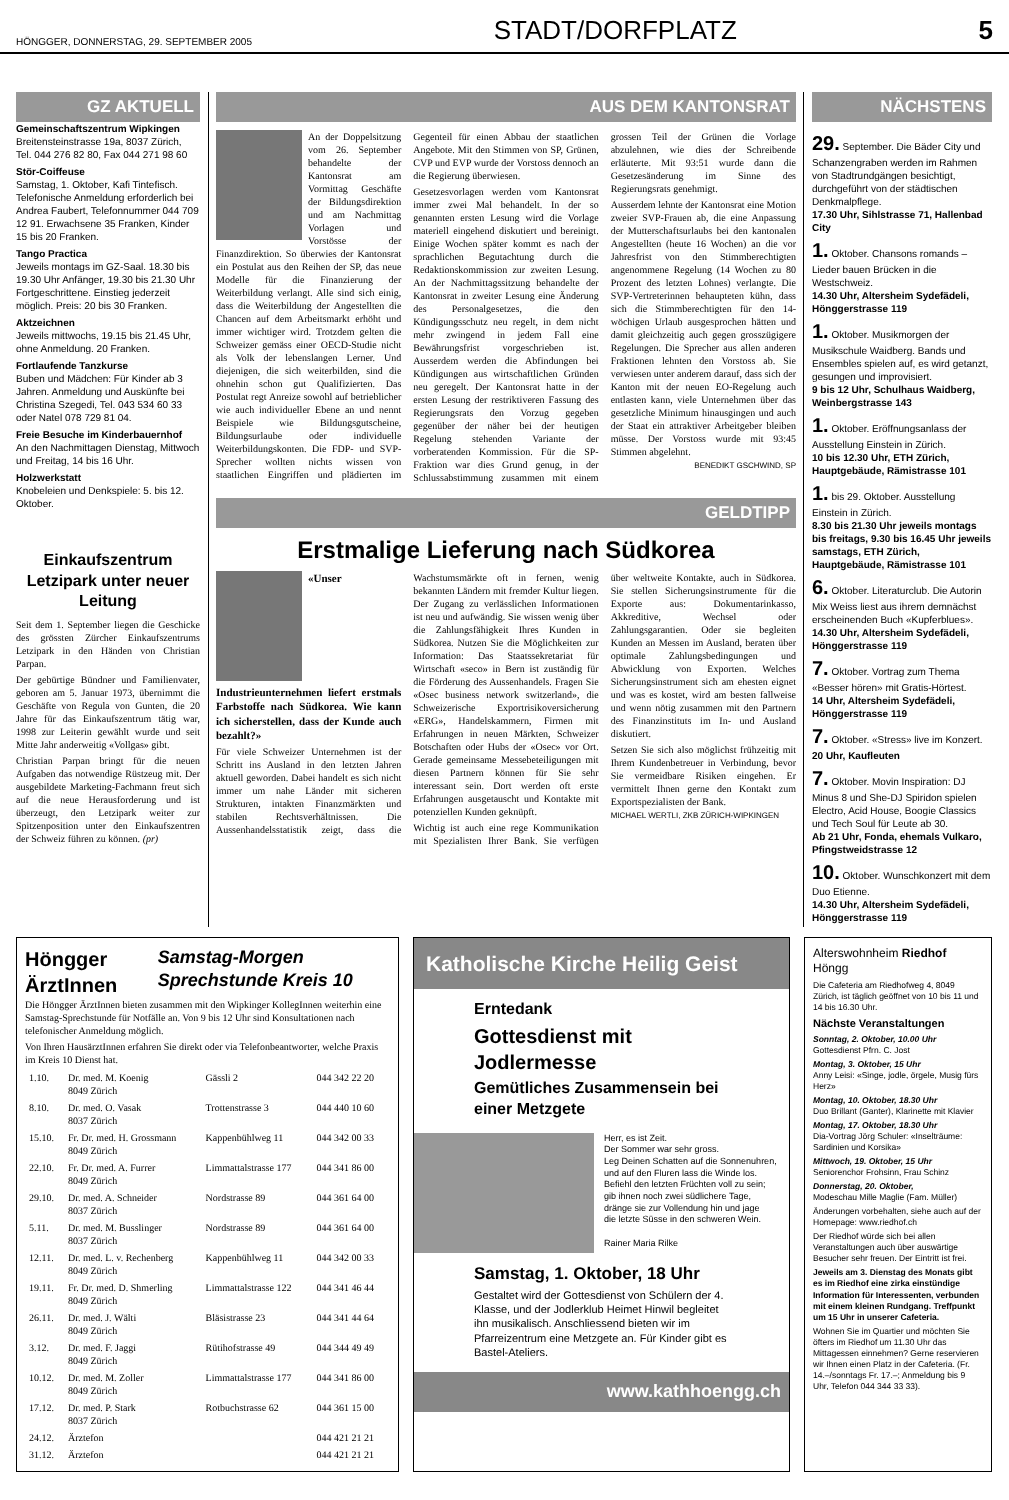HÖNGGER, DONNERSTAG, 29. SEPTEMBER 2005 STADT/DORFPLATZ 5
GZ AKTUELL
Gemeinschaftszentrum Wipkingen
Breitensteinstrasse 19a, 8037 Zürich,
Tel. 044 276 82 80, Fax 044 271 98 60
Stör-Coiffeuse
Samstag, 1. Oktober, Kafi Tintefisch. Telefonische Anmeldung erforderlich bei Andrea Faubert, Telefonnummer 044 709 12 91. Erwachsene 35 Franken, Kinder 15 bis 20 Franken.
Tango Practica
Jeweils montags im GZ-Saal. 18.30 bis 19.30 Uhr Anfänger, 19.30 bis 21.30 Uhr Fortgeschrittene. Einstieg jederzeit möglich. Preis: 20 bis 30 Franken.
Aktzeichnen
Jeweils mittwochs, 19.15 bis 21.45 Uhr, ohne Anmeldung. 20 Franken.
Fortlaufende Tanzkurse
Buben und Mädchen: Für Kinder ab 3 Jahren. Anmeldung und Auskünfte bei Christina Szegedi, Tel. 043 534 60 33 oder Natel 078 729 81 04.
Freie Besuche im Kinderbauernhof
An den Nachmittagen Dienstag, Mittwoch und Freitag, 14 bis 16 Uhr.
Holzwerkstatt
Knobeleien und Denkspiele: 5. bis 12. Oktober.
Einkaufszentrum Letzipark unter neuer Leitung
Seit dem 1. September liegen die Geschicke des grössten Zürcher Einkaufszentrums Letzipark in den Händen von Christian Parpan.
Der gebürtige Bündner und Familienvater, geboren am 5. Januar 1973, übernimmt die Geschäfte von Regula von Gunten, die 20 Jahre für das Einkaufszentrum tätig war, 1998 zur Leiterin gewählt wurde und seit Mitte Jahr anderweitig «Vollgas» gibt.
Christian Parpan bringt für die neuen Aufgaben das notwendige Rüstzeug mit. Der ausgebildete Marketing-Fachmann freut sich auf die neue Herausforderung und ist überzeugt, den Letzipark weiter zur Spitzenposition unter den Einkaufszentren der Schweiz führen zu können. (pr)
AUS DEM KANTONSRAT
An der Doppelsitzung vom 26. September behandelte der Kantonsrat am Vormittag Geschäfte der Bildungsdirektion und am Nachmittag Vorlagen und Vorstösse der Finanzdirektion. So überwies der Kantonsrat ein Postulat aus den Reihen der SP, das neue Modelle für die Finanzierung der Weiterbildung verlangt. Alle sind sich einig, dass die Weiterbildung der Angestellten die Chancen auf dem Arbeitsmarkt erhöht und immer wichtiger wird. Trotzdem gelten die Schweizer gemäss einer OECD-Studie nicht als Volk der lebenslangen Lerner. Und diejenigen, die sich weiterbilden, sind die ohnehin schon gut Qualifizierten. Das Postulat regt Anreize sowohl auf betrieblicher wie auch individueller Ebene an und nennt Beispiele wie Bildungsgutscheine, Bildungsurlaube oder individuelle Weiterbildungskonten. Die FDP- und SVP-Sprecher wollten nichts wissen von staatlichen Eingriffen und plädierten im Gegenteil für einen Abbau der staatlichen Angebote. Mit den Stimmen von SP, Grünen, CVP und EVP wurde der Vorstoss dennoch an die Regierung überwiesen.
Gesetzesvorlagen werden vom Kantonsrat immer zwei Mal behandelt. In der so genannten ersten Lesung wird die Vorlage materiell eingehend diskutiert und bereinigt. Einige Wochen später kommt es nach der sprachlichen Begutachtung durch die Redaktionskommission zur zweiten Lesung. An der Nachmittagssitzung behandelte der Kantonsrat in zweiter Lesung eine Änderung des Personalgesetzes, die den Kündigungsschutz neu regelt, in dem nicht mehr zwingend in jedem Fall eine Bewährungsfrist vorgeschrieben ist. Ausserdem werden die Abfindungen bei Kündigungen aus wirtschaftlichen Gründen neu geregelt. Der Kantonsrat hatte in der ersten Lesung der restriktiveren Fassung des Regierungsrats den Vorzug gegeben gegenüber der näher bei der heutigen Regelung stehenden Variante der vorberatenden Kommission. Für die SP-Fraktion war dies Grund genug, in der Schlussabstimmung zusammen mit einem grossen Teil der Grünen die Vorlage abzulehnen, wie dies der Schreibende erläuterte. Mit 93:51 wurde dann die Gesetzesänderung im Sinne des Regierungsrats genehmigt.
Ausserdem lehnte der Kantonsrat eine Motion zweier SVP-Frauen ab, die eine Anpassung der Mutterschaftsurlaubs bei den kantonalen Angestellten (heute 16 Wochen) an die vor Jahresfrist von den Stimmberechtigten angenommene Regelung (14 Wochen zu 80 Prozent des letzten Lohnes) verlangte. Die SVP-Vertreterinnen behaupteten kühn, dass sich die Stimmberechtigten für den 14-wöchigen Urlaub ausgesprochen hätten und damit gleichzeitig auch gegen grosszügigere Regelungen. Die Sprecher aus allen anderen Fraktionen lehnten den Vorstoss ab. Sie verwiesen unter anderem darauf, dass sich der Kanton mit der neuen EO-Regelung auch entlasten kann, viele Unternehmen über das gesetzliche Minimum hinausgingen und auch der Staat ein attraktiver Arbeitgeber bleiben müsse. Der Vorstoss wurde mit 93:45 Stimmen abgelehnt.
BENEDIKT GSCHWIND, SP
GELDTIPP
Erstmalige Lieferung nach Südkorea
«Unser Industrieunternehmen liefert erstmals Farbstoffe nach Südkorea. Wie kann ich sicherstellen, dass der Kunde auch bezahlt?»
Für viele Schweizer Unternehmen ist der Schritt ins Ausland in den letzten Jahren aktuell geworden. Dabei handelt es sich nicht immer um nahe Länder mit sicheren Strukturen, intakten Finanzmärkten und stabilen Rechtsverhältnissen. Die Aussenhandelsstatistik zeigt, dass die Wachstumsmärkte oft in fernen, wenig bekannten Ländern mit fremder Kultur liegen. Der Zugang zu verlässlichen Informationen ist neu und aufwändig. Sie wissen wenig über die Zahlungsfähigkeit Ihres Kunden in Südkorea. Nutzen Sie die Möglichkeiten zur Information: Das Staatssekretariat für Wirtschaft «seco» in Bern ist zuständig für die Förderung des Aussenhandels. Fragen Sie «Osec business network switzerland», die Schweizerische Exportrisikoversicherung «ERG», Handelskammern, Firmen mit Erfahrungen in neuen Märkten, Schweizer Botschaften oder Hubs der «Osec» vor Ort. Gerade gemeinsame Messebeteiligungen mit diesen Partnern können für Sie sehr interessant sein. Dort werden oft erste Erfahrungen ausgetauscht und Kontakte mit potenziellen Kunden geknüpft.
Wichtig ist auch eine rege Kommunikation mit Spezialisten Ihrer Bank. Sie verfügen über weltweite Kontakte, auch in Südkorea. Sie stellen Sicherungsinstrumente für die Exporte aus: Dokumentarinkasso, Akkreditive, Wechsel oder Zahlungsgarantien. Oder sie begleiten Kunden an Messen im Ausland, beraten über optimale Zahlungsbedingungen und Abwicklung von Exporten. Welches Sicherungsinstrument sich am ehesten eignet und was es kostet, wird am besten fallweise und wenn nötig zusammen mit den Partnern des Finanzinstituts im In- und Ausland diskutiert.
Setzen Sie sich also möglichst frühzeitig mit Ihrem Kundenbetreuer in Verbindung, bevor Sie vermeidbare Risiken eingehen. Er vermittelt Ihnen gerne den Kontakt zum Exportspezialisten der Bank.
MICHAEL WERTLI, ZKB ZÜRICH-WIPKINGEN
NÄCHSTENS
29. September. Die Bäder City und Schanzengraben werden im Rahmen von Stadtrundgängen besichtigt, durchgeführt von der städtischen Denkmalpflege.
17.30 Uhr, Sihlstrasse 71, Hallenbad City
1. Oktober. Chansons romands – Lieder bauen Brücken in die Westschweiz.
14.30 Uhr, Altersheim Sydefädeli, Hönggerstrasse 119
1. Oktober. Musikmorgen der Musikschule Waidberg. Bands und Ensembles spielen auf, es wird getanzt, gesungen und improvisiert.
9 bis 12 Uhr, Schulhaus Waidberg, Weinbergstrasse 143
1. Oktober. Eröffnungsanlass der Ausstellung Einstein in Zürich.
10 bis 12.30 Uhr, ETH Zürich, Hauptgebäude, Rämistrasse 101
1. bis 29. Oktober. Ausstellung Einstein in Zürich.
8.30 bis 21.30 Uhr jeweils montags bis freitags, 9.30 bis 16.45 Uhr jeweils samstags, ETH Zürich, Hauptgebäude, Rämistrasse 101
6. Oktober. Literaturclub. Die Autorin Mix Weiss liest aus ihrem demnächst erscheinenden Buch «Kupferblues».
14.30 Uhr, Altersheim Sydefädeli, Hönggerstrasse 119
7. Oktober. Vortrag zum Thema «Besser hören» mit Gratis-Hörtest.
14 Uhr, Altersheim Sydefädeli, Hönggerstrasse 119
7. Oktober. «Stress» live im Konzert. 20 Uhr, Kaufleuten
7. Oktober. Movin Inspiration: DJ Minus 8 und She-DJ Spiridon spielen Electro, Acid House, Boogie Classics und Tech Soul für Leute ab 30.
Ab 21 Uhr, Fonda, ehemals Vulkaro, Pfingstweidstrasse 12
10. Oktober. Wunschkonzert mit dem Duo Etienne.
14.30 Uhr, Altersheim Sydefädeli, Hönggerstrasse 119
Höngger ÄrztInnen Samstag-Morgen Sprechstunde Kreis 10
Die Höngger ÄrztInnen bieten zusammen mit den Wipkinger KollegInnen weiterhin eine Samstag-Sprechstunde für Notfälle an. Von 9 bis 12 Uhr sind Konsultationen nach telefonischer Anmeldung möglich.
Von Ihren HausärztInnen erfahren Sie direkt oder via Telefonbeantworter, welche Praxis im Kreis 10 Dienst hat.
| 1.10. | Dr. med. M. Koenig 8049 Zürich | Gässli 2 | 044 342 22 20 |
| 8.10. | Dr. med. O. Vasak 8037 Zürich | Trottenstrasse 3 | 044 440 10 60 |
| 15.10. | Fr. Dr. med. H. Grossmann 8049 Zürich | Kappenbühlweg 11 | 044 342 00 33 |
| 22.10. | Fr. Dr. med. A. Furrer 8049 Zürich | Limmattalstrasse 177 | 044 341 86 00 |
| 29.10. | Dr. med. A. Schneider 8037 Zürich | Nordstrasse 89 | 044 361 64 00 |
| 5.11. | Dr. med. M. Busslinger 8037 Zürich | Nordstrasse 89 | 044 361 64 00 |
| 12.11. | Dr. med. L. v. Rechenberg 8049 Zürich | Kappenbühlweg 11 | 044 342 00 33 |
| 19.11. | Fr. Dr. med. D. Shmerling 8049 Zürich | Limmattalstrasse 122 | 044 341 46 44 |
| 26.11. | Dr. med. J. Wälti 8049 Zürich | Bläsistrasse 23 | 044 341 44 64 |
| 3.12. | Dr. med. F. Jaggi 8049 Zürich | Rütihofstrasse 49 | 044 344 49 49 |
| 10.12. | Dr. med. M. Zoller 8049 Zürich | Limmattalstrasse 177 | 044 341 86 00 |
| 17.12. | Dr. med. P. Stark 8037 Zürich | Rotbuchstrasse 62 | 044 361 15 00 |
| 24.12. | Ärztefon | | 044 421 21 21 |
| 31.12. | Ärztefon | | 044 421 21 21 |
Katholische Kirche Heilig Geist
Erntedank
Gottesdienst mit Jodlermesse
Gemütliches Zusammensein bei einer Metzgete
Herr, es ist Zeit.
Der Sommer war sehr gross.
Leg Deinen Schatten auf die Sonnenuhren,
und auf den Fluren lass die Winde los.
Befiehl den letzten Früchten voll zu sein;
gib ihnen noch zwei südlichere Tage,
dränge sie zur Vollendung hin und jage
die letzte Süsse in den schweren Wein.
Rainer Maria Rilke
Samstag, 1. Oktober, 18 Uhr
Gestaltet wird der Gottesdienst von Schülern der 4. Klasse, und der Jodlerklub Heimet Hinwil begleitet ihn musikalisch. Anschliessend bieten wir im Pfarreizentrum eine Metzgete an. Für Kinder gibt es Bastel-Ateliers.
www.kathhoengg.ch
Alterswohnheim Riedhof Höngg
Die Cafeteria am Riedhofweg 4, 8049 Zürich, ist täglich geöffnet von 10 bis 11 und 14 bis 16.30 Uhr.
Nächste Veranstaltungen
Sonntag, 2. Oktober, 10.00 Uhr
Gottesdienst Pfrn. C. Jost
Montag, 3. Oktober, 15 Uhr
Anny Leisi: «Singe, jodle, örgele, Musig fürs Herz»
Montag, 10. Oktober, 18.30 Uhr
Duo Brillant (Ganter), Klarinette mit Klavier
Montag, 17. Oktober, 18.30 Uhr
Dia-Vortrag Jörg Schuler: «Inselträume: Sardinien und Korsika»
Mittwoch, 19. Oktober, 15 Uhr
Seniorenchor Frohsinn, Frau Schinz
Donnerstag, 20. Oktober,
Modeschau Mille Maglie (Fam. Müller)
Änderungen vorbehalten, siehe auch auf der Homepage: www.riedhof.ch
Der Riedhof würde sich bei allen Veranstaltungen auch über auswärtige Besucher sehr freuen. Der Eintritt ist frei.
Jeweils am 3. Dienstag des Monats gibt es im Riedhof eine zirka einstündige Information für Interessenten, verbunden mit einem kleinen Rundgang. Treffpunkt um 15 Uhr in unserer Cafeteria.
Wohnen Sie im Quartier und möchten Sie öfters im Riedhof um 11.30 Uhr das Mittagessen einnehmen? Gerne reservieren wir Ihnen einen Platz in der Cafeteria. (Fr. 14.–/sonntags Fr. 17.–; Anmeldung bis 9 Uhr, Telefon 044 344 33 33).